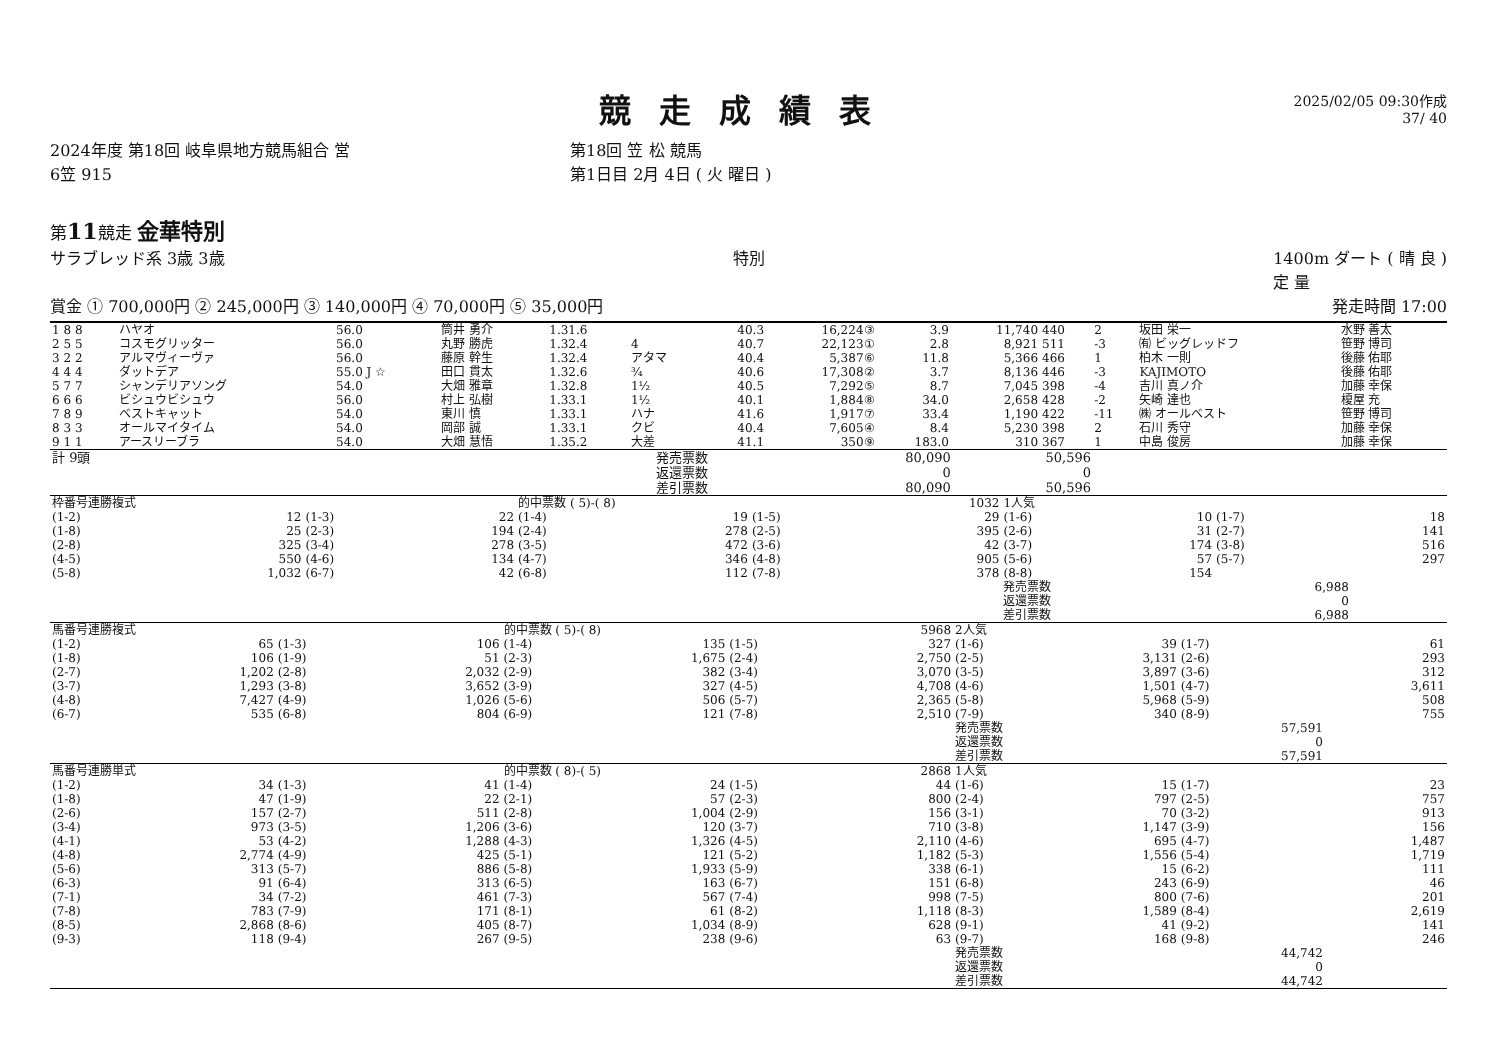2025/02/05 09:30作成
37/ 40
競走成績表
2024年度 第18回 岐阜県地方競馬組合 営
6笠 915
第18回 笠 松 競馬
第1日目 2月 4日 ( 火 曜日 )
第11競走 金華特別
サラブレッド系 3歳 3歳 特別 1400m ダート ( 晴 良 )
定 量
賞金 ① 700,000円 ② 245,000円 ③ 140,000円 ④ 70,000円 ⑤ 35,000円 発走時間 17:00
| 1 8 8 | ハヤオ | 56.0 | 筒井 勇介 | 1.31.6 | | 40.3 | 16,224③ | 3.9 | 11,740 | 440 | 2 | 坂田 栄一 | 水野 善太 |
| 2 5 5 | コスモグリッター | 56.0 | 丸野 勝虎 | 1.32.4 | 4 | 40.7 | 22,123① | 2.8 | 8,921 | 511 | -3 | ㈲ ビッグレッドフ | 笹野 博司 |
| 3 2 2 | アルマヴィーヴァ | 56.0 | 藤原 幹生 | 1.32.4 | アタマ | 40.4 | 5,387⑥ | 11.8 | 5,366 | 466 | 1 | 柏木 一則 | 後藤 佑耶 |
| 4 4 4 | ダットデア | 55.0 J ☆ | 田口 貫太 | 1.32.6 | ¾ | 40.6 | 17,308② | 3.7 | 8,136 | 446 | -3 | KAJIMOTO | 後藤 佑耶 |
| 5 7 7 | シャンデリアソング | 54.0 | 大畑 雅章 | 1.32.8 | 1½ | 40.5 | 7,292⑤ | 8.7 | 7,045 | 398 | -4 | 吉川 真ノ介 | 加藤 幸保 |
| 6 6 6 | ビシュウビシュウ | 56.0 | 村上 弘樹 | 1.33.1 | 1½ | 40.1 | 1,884⑧ | 34.0 | 2,658 | 428 | -2 | 矢崎 達也 | 榎屋 充 |
| 7 8 9 | ベストキャット | 54.0 | 東川 慎 | 1.33.1 | ハナ | 41.6 | 1,917⑦ | 33.4 | 1,190 | 422 | -11 | ㈱ オールベスト | 笹野 博司 |
| 8 3 3 | オールマイタイム | 54.0 | 岡部 誠 | 1.33.1 | クビ | 40.4 | 7,605④ | 8.4 | 5,230 | 398 | 2 | 石川 秀守 | 加藤 幸保 |
| 9 1 1 | アースリーブラ | 54.0 | 大畑 慧悟 | 1.35.2 | 大差 | 41.1 | 350⑨ | 183.0 | 310 | 367 | 1 | 中島 俊房 | 加藤 幸保 |
| 計 9頭 | 発売票数 | 80,090 | 50,596 | |
| | 返還票数 | 0 | 0 | |
| | 差引票数 | 80,090 | 50,596 | |
| 枠番号連勝複式 | | | | 的中票数 ( 5)-( 8) | | | 1032 | 1人気 | | | |
| (1-2) | 12 | (1-3) | 22 | (1-4) | 19 | (1-5) | 29 | (1-6) | 10 | (1-7) | 18 |
| (1-8) | 25 | (2-3) | 194 | (2-4) | 278 | (2-5) | 395 | (2-6) | 31 | (2-7) | 141 |
| (2-8) | 325 | (3-4) | 278 | (3-5) | 472 | (3-6) | 42 | (3-7) | 174 | (3-8) | 516 |
| (4-5) | 550 | (4-6) | 134 | (4-7) | 346 | (4-8) | 905 | (5-6) | 57 | (5-7) | 297 |
| (5-8) | 1,032 | (6-7) | 42 | (6-8) | 112 | (7-8) | 378 | (8-8) | 154 | | |
| | | | | | | | | 発売票数 | | 6,988 | |
| | | | | | | | | 返還票数 | | 0 | |
| | | | | | | | | 差引票数 | | 6,988 | |
| 馬番号連勝複式 | | | | 的中票数 ( 5)-( 8) | | | 5968 | 2人気 | | | |
| (1-2) | 65 | (1-3) | 106 | (1-4) | 135 | (1-5) | 327 | (1-6) | 39 | (1-7) | 61 |
| (1-8) | 106 | (1-9) | 51 | (2-3) | 1,675 | (2-4) | 2,750 | (2-5) | 3,131 | (2-6) | 293 |
| (2-7) | 1,202 | (2-8) | 2,032 | (2-9) | 382 | (3-4) | 3,070 | (3-5) | 3,897 | (3-6) | 312 |
| (3-7) | 1,293 | (3-8) | 3,652 | (3-9) | 327 | (4-5) | 4,708 | (4-6) | 1,501 | (4-7) | 3,611 |
| (4-8) | 7,427 | (4-9) | 1,026 | (5-6) | 506 | (5-7) | 2,365 | (5-8) | 5,968 | (5-9) | 508 |
| (6-7) | 535 | (6-8) | 804 | (6-9) | 121 | (7-8) | 2,510 | (7-9) | 340 | (8-9) | 755 |
| | | | | | | | | 発売票数 | | 57,591 | |
| | | | | | | | | 返還票数 | | 0 | |
| | | | | | | | | 差引票数 | | 57,591 | |
| 馬番号連勝単式 | | | | 的中票数 ( 8)-( 5) | | | 2868 | 1人気 | | | |
| (1-2) | 34 | (1-3) | 41 | (1-4) | 24 | (1-5) | 44 | (1-6) | 15 | (1-7) | 23 |
| (1-8) | 47 | (1-9) | 22 | (2-1) | 57 | (2-3) | 800 | (2-4) | 797 | (2-5) | 757 |
| (2-6) | 157 | (2-7) | 511 | (2-8) | 1,004 | (2-9) | 156 | (3-1) | 70 | (3-2) | 913 |
| (3-4) | 973 | (3-5) | 1,206 | (3-6) | 120 | (3-7) | 710 | (3-8) | 1,147 | (3-9) | 156 |
| (4-1) | 53 | (4-2) | 1,288 | (4-3) | 1,326 | (4-5) | 2,110 | (4-6) | 695 | (4-7) | 1,487 |
| (4-8) | 2,774 | (4-9) | 425 | (5-1) | 121 | (5-2) | 1,182 | (5-3) | 1,556 | (5-4) | 1,719 |
| (5-6) | 313 | (5-7) | 886 | (5-8) | 1,933 | (5-9) | 338 | (6-1) | 15 | (6-2) | 111 |
| (6-3) | 91 | (6-4) | 313 | (6-5) | 163 | (6-7) | 151 | (6-8) | 243 | (6-9) | 46 |
| (7-1) | 34 | (7-2) | 461 | (7-3) | 567 | (7-4) | 998 | (7-5) | 800 | (7-6) | 201 |
| (7-8) | 783 | (7-9) | 171 | (8-1) | 61 | (8-2) | 1,118 | (8-3) | 1,589 | (8-4) | 2,619 |
| (8-5) | 2,868 | (8-6) | 405 | (8-7) | 1,034 | (8-9) | 628 | (9-1) | 41 | (9-2) | 141 |
| (9-3) | 118 | (9-4) | 267 | (9-5) | 238 | (9-6) | 63 | (9-7) | 168 | (9-8) | 246 |
| | | | | | | | | 発売票数 | | 44,742 | |
| | | | | | | | | 返還票数 | | 0 | |
| | | | | | | | | 差引票数 | | 44,742 | |